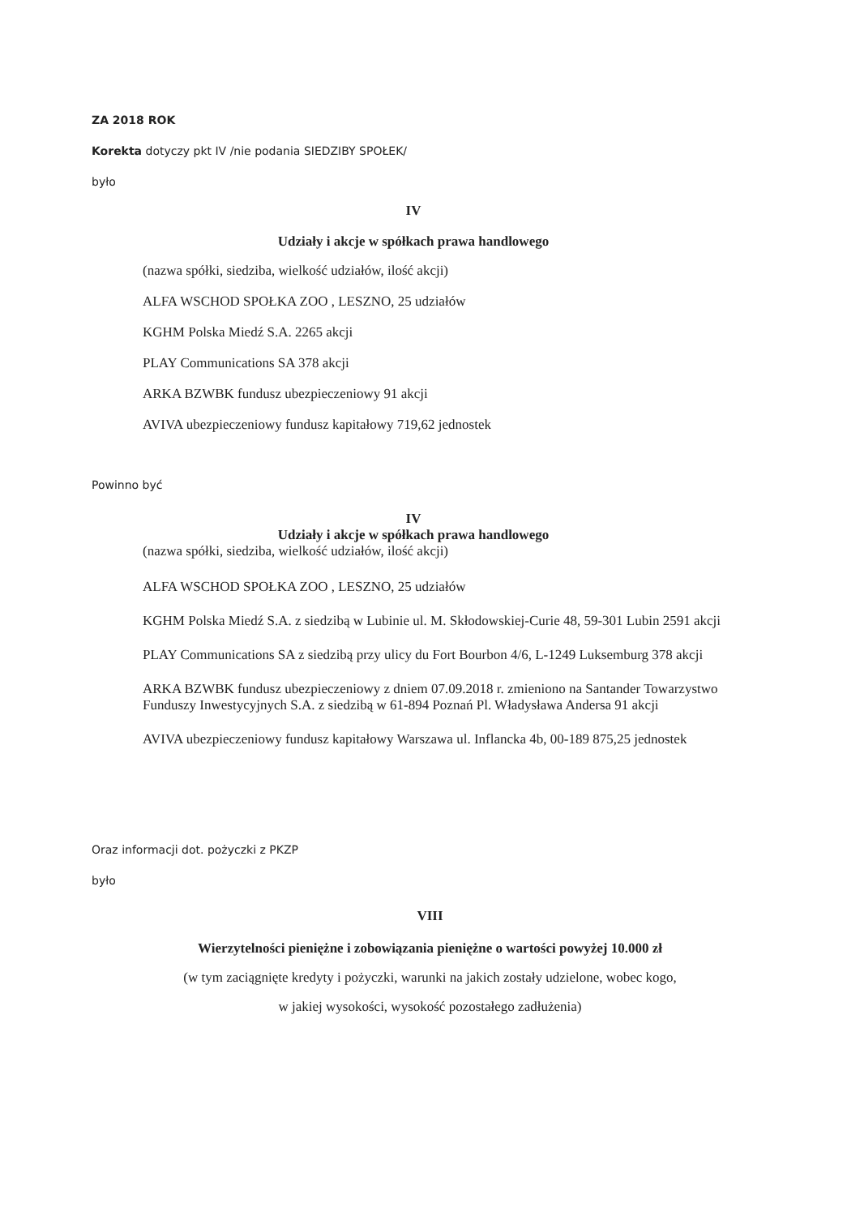ZA 2018 ROK
Korekta dotyczy pkt IV /nie podania SIEDZIBY SPOŁEK/
było
IV
Udziały i akcje w spółkach prawa handlowego
(nazwa spółki, siedziba, wielkość udziałów, ilość akcji)
ALFA WSCHOD SPOŁKA ZOO , LESZNO, 25 udziałów
KGHM Polska Miedź S.A. 2265 akcji
PLAY Communications SA 378 akcji
ARKA BZWBK fundusz ubezpieczeniowy 91 akcji
AVIVA ubezpieczeniowy fundusz kapitałowy 719,62 jednostek
Powinno być
IV
Udziały i akcje w spółkach prawa handlowego
(nazwa spółki, siedziba, wielkość udziałów, ilość akcji)
ALFA WSCHOD SPOŁKA ZOO , LESZNO, 25 udziałów
KGHM Polska Miedź S.A. z siedzibą w Lubinie ul. M. Skłodowskiej-Curie 48, 59-301 Lubin 2591 akcji
PLAY Communications SA z siedzibą przy ulicy du Fort Bourbon 4/6, L-1249 Luksemburg 378 akcji
ARKA BZWBK fundusz ubezpieczeniowy z dniem 07.09.2018 r. zmieniono na Santander Towarzystwo Funduszy Inwestycyjnych S.A. z siedzibą w 61-894 Poznań Pl. Władysława Andersa 91 akcji
AVIVA ubezpieczeniowy fundusz kapitałowy Warszawa ul. Inflancka 4b, 00-189 875,25 jednostek
Oraz informacji dot. pożyczki z PKZP
było
VIII
Wierzytelności pieniężne i zobowiązania pieniężne o wartości powyżej 10.000 zł
(w tym zaciągnięte kredyty i pożyczki, warunki na jakich zostały udzielone, wobec kogo,
w jakiej wysokości, wysokość pozostałego zadłużenia)